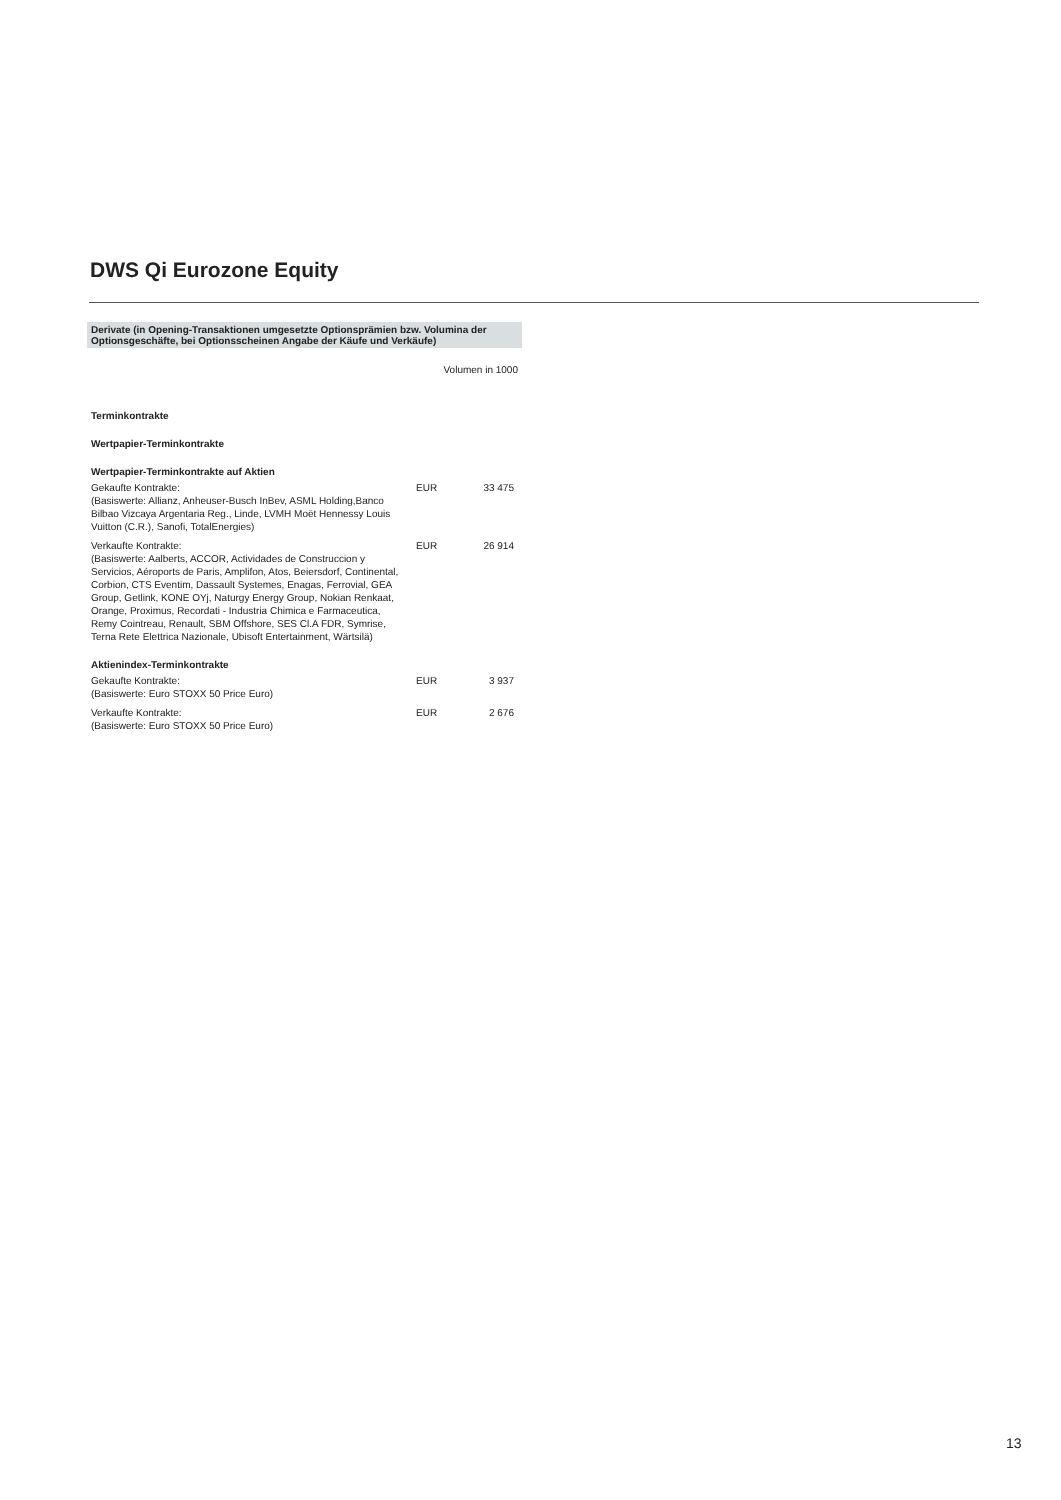DWS Qi Eurozone Equity
Derivate (in Opening-Transaktionen umgesetzte Optionsprämien bzw. Volumina der Optionsgeschäfte, bei Optionsscheinen Angabe der Käufe und Verkäufe)
| | Volumen in 1000 | |
| Terminkontrakte | | |
| Wertpapier-Terminkontrakte | | |
| Wertpapier-Terminkontrakte auf Aktien | | |
| Gekaufte Kontrakte: (Basiswerte: Allianz, Anheuser-Busch InBev, ASML Holding,Banco Bilbao Vizcaya Argentaria Reg., Linde, LVMH Moët Hennessy Louis Vuitton (C.R.), Sanofi, TotalEnergies) | EUR | 33 475 |
| Verkaufte Kontrakte: (Basiswerte: Aalberts, ACCOR, Actividades de Construccion y Servicios, Aéroports de Paris, Amplifon, Atos, Beiersdorf, Continental, Corbion, CTS Eventim, Dassault Systemes, Enagas, Ferrovial, GEA Group, Getlink, KONE OYj, Naturgy Energy Group, Nokian Renkaat, Orange, Proximus, Recordati - Industria Chimica e Farmaceutica, Remy Cointreau, Renault, SBM Offshore, SES Cl.A FDR, Symrise, Terna Rete Elettrica Nazionale, Ubisoft Entertainment, Wärtsilä) | EUR | 26 914 |
| Aktienindex-Terminkontrakte | | |
| Gekaufte Kontrakte: (Basiswerte: Euro STOXX 50 Price Euro) | EUR | 3 937 |
| Verkaufte Kontrakte: (Basiswerte: Euro STOXX 50 Price Euro) | EUR | 2 676 |
13